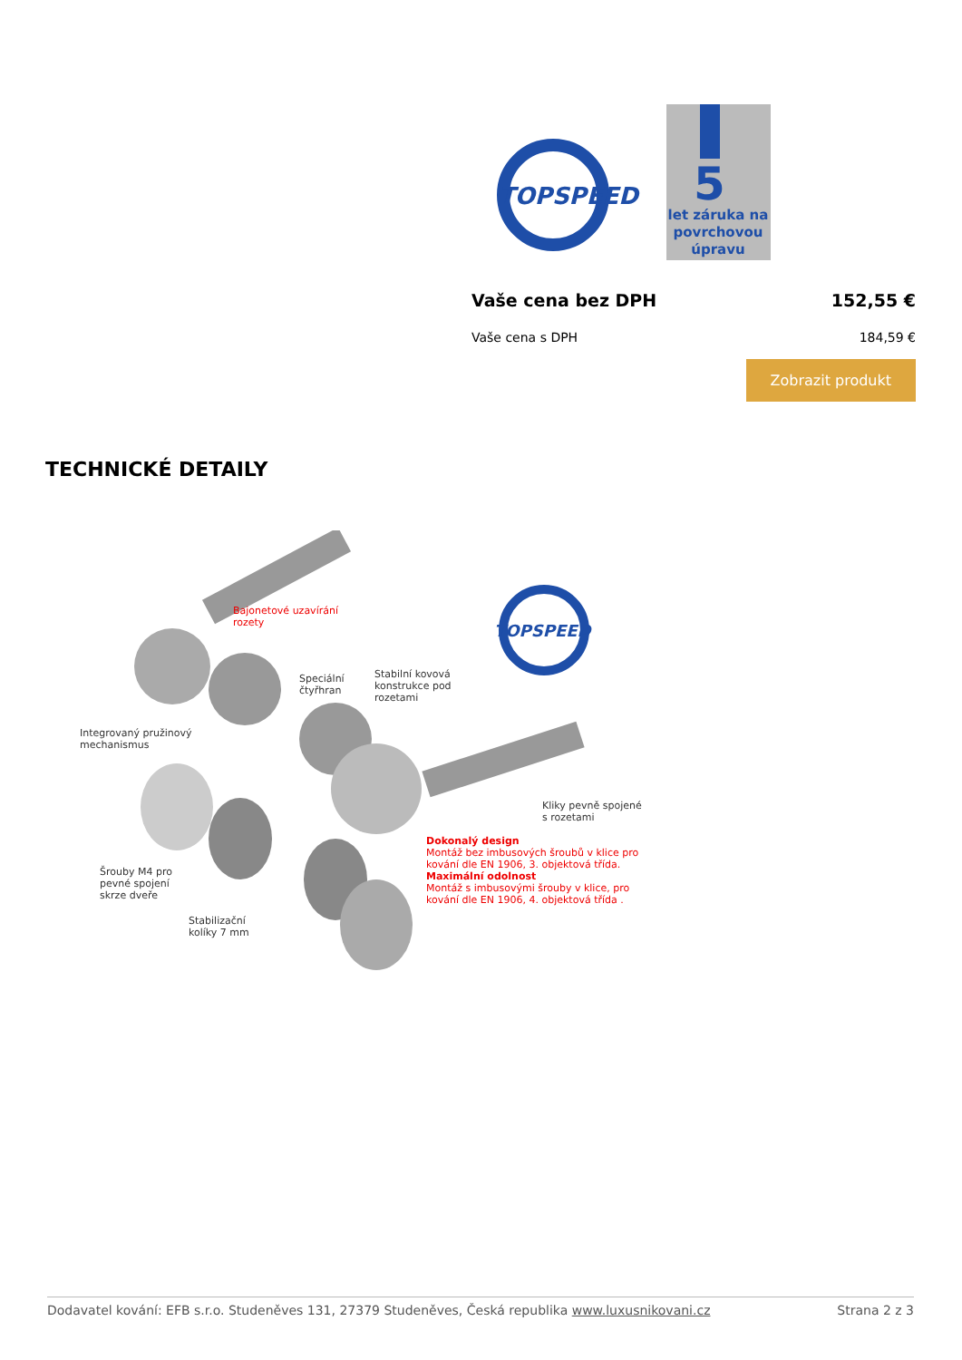TOPSPEED
5
let záruka na
povrchovou
úpravu
Vaše cena bez DPH 152,55 €
Vaše cena s DPH 184,59 €
Zobrazit produkt
TECHNICKÉ DETAILY
TOPSPEED
Bajonetové uzavírání
rozety
Speciální
čtyřhran
Stabilní kovová
konstrukce pod
rozetami
Integrovaný pružinový
mechanismus
Kliky pevně spojené
s rozetami
Dokonalý design
Montáž bez imbusových šroubů v klice pro
kování dle EN 1906, 3. objektová třída.
Maximální odolnost
Montáž s imbusovými šrouby v klice, pro
kování dle EN 1906, 4. objektová třída .
Šrouby M4 pro
pevné spojení
skrze dveře
Stabilizační
kolíky 7 mm
Dodavatel kování: EFB s.r.o. Studeněves 131, 27379 Studeněves, Česká republika www.luxusnikovani.cz Strana 2 z 3